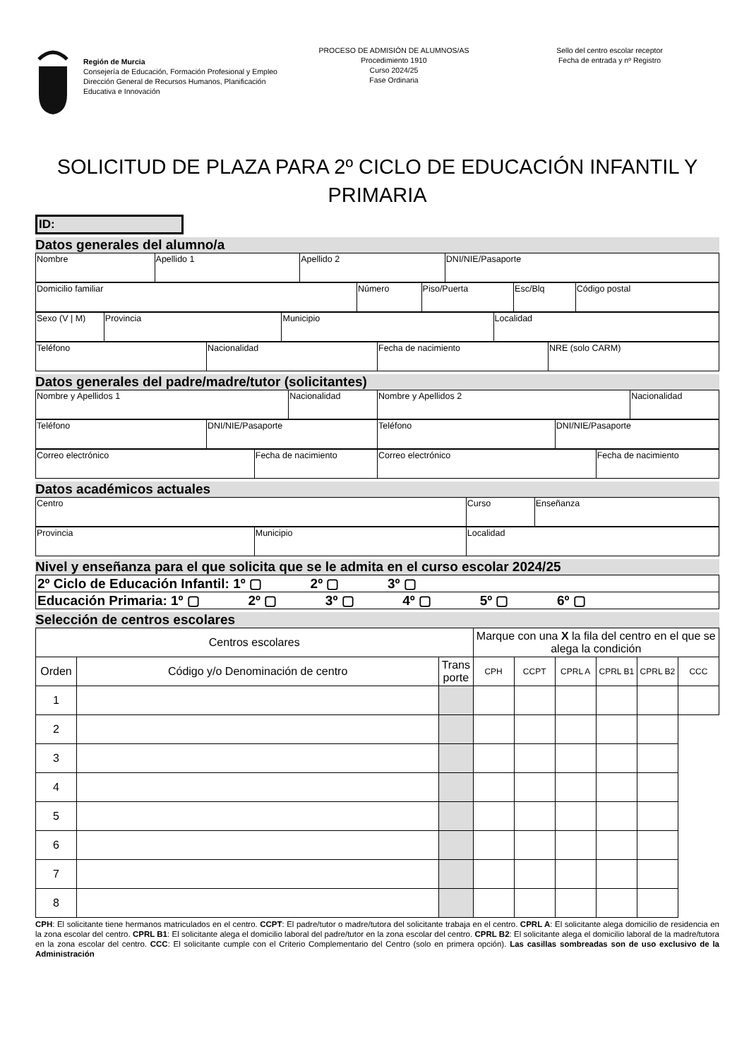Región de Murcia
Consejería de Educación, Formación Profesional y Empleo
Dirección General de Recursos Humanos, Planificación Educativa e Innovación
PROCESO DE ADMISIÓN DE ALUMNOS/AS
Procedimiento 1910
Curso 2024/25
Fase Ordinaria
Sello del centro escolar receptor
Fecha de entrada y nº Registro
SOLICITUD DE PLAZA PARA 2º CICLO DE EDUCACIÓN INFANTIL Y PRIMARIA
ID:
Datos generales del alumno/a
| Nombre | Apellido 1 | Apellido 2 | DNI/NIE/Pasaporte |
| Domicilio familiar | Número | Piso/Puerta | Esc/Blq | Código postal |
| Sexo (V / M) | Provincia | Municipio | Localidad |
| Teléfono | Nacionalidad | Fecha de nacimiento | NRE (solo CARM) |
Datos generales del padre/madre/tutor (solicitantes)
| Nombre y Apellidos 1 | Nacionalidad | Nombre y Apellidos 2 | Nacionalidad |
| Teléfono | DNI/NIE/Pasaporte | Teléfono | DNI/NIE/Pasaporte |
| Correo electrónico | Fecha de nacimiento | Correo electrónico | Fecha de nacimiento |
Datos académicos actuales
| Centro | Curso | Enseñanza |
| Provincia | Municipio | Localidad |
Nivel y enseñanza para el que solicita que se le admita en el curso escolar 2024/25
| 2º Ciclo de Educación Infantil: 1º ▢ 2º ▢ 3º ▢ |
| Educación Primaria: 1º ▢ 2º ▢ 3º ▢ 4º ▢ 5º ▢ 6º ▢ |
Selección de centros escolares
| Centros escolares | | | Marque con una X la fila del centro en el que se alega la condición | | | | | |
| --- | --- | --- | --- | --- | --- | --- | --- | --- |
| Orden | Código y/o Denominación de centro | Trans porte | CPH | CCPT | CPRL A | CPRL B1 | CPRL B2 | CCC |
| 1 | | | | | | | | |
| 2 | | | | | | | | |
| 3 | | | | | | | | |
| 4 | | | | | | | | |
| 5 | | | | | | | | |
| 6 | | | | | | | | |
| 7 | | | | | | | | |
| 8 | | | | | | | | |
CPH: El solicitante tiene hermanos matriculados en el centro. CCPT: El padre/tutor o madre/tutora del solicitante trabaja en el centro. CPRL A: El solicitante alega domicilio de residencia en la zona escolar del centro. CPRL B1: El solicitante alega el domicilio laboral del padre/tutor en la zona escolar del centro. CPRL B2: El solicitante alega el domicilio laboral de la madre/tutora en la zona escolar del centro. CCC: El solicitante cumple con el Criterio Complementario del Centro (solo en primera opción). Las casillas sombreadas son de uso exclusivo de la Administración